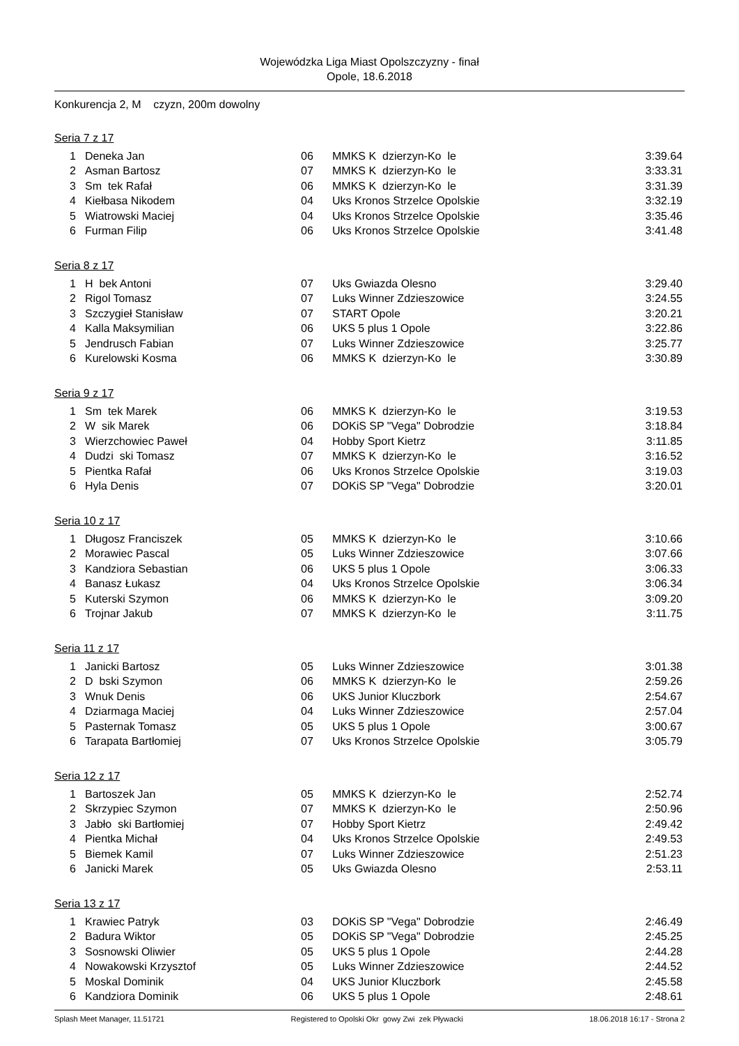Wojewódzka Liga Miast Opolszczyzny - finał
Opole, 18.6.2018
Konkurencja 2, M czyzn, 200m dowolny
Seria 7 z 17
| 1 | Deneka Jan | 06 | MMKS K dzierzyn-Ko le | 3:39.64 |
| 2 | Asman Bartosz | 07 | MMKS K dzierzyn-Ko le | 3:33.31 |
| 3 | Sm tek Rafał | 06 | MMKS K dzierzyn-Ko le | 3:31.39 |
| 4 | Kiełbasa Nikodem | 04 | Uks Kronos Strzelce Opolskie | 3:32.19 |
| 5 | Wiatrowski Maciej | 04 | Uks Kronos Strzelce Opolskie | 3:35.46 |
| 6 | Furman Filip | 06 | Uks Kronos Strzelce Opolskie | 3:41.48 |
Seria 8 z 17
| 1 | H bek Antoni | 07 | Uks Gwiazda Olesno | 3:29.40 |
| 2 | Rigol Tomasz | 07 | Luks Winner Zdzieszowice | 3:24.55 |
| 3 | Szczygieł Stanisław | 07 | START Opole | 3:20.21 |
| 4 | Kalla Maksymilian | 06 | UKS 5 plus 1 Opole | 3:22.86 |
| 5 | Jendrusch Fabian | 07 | Luks Winner Zdzieszowice | 3:25.77 |
| 6 | Kurelowski Kosma | 06 | MMKS K dzierzyn-Ko le | 3:30.89 |
Seria 9 z 17
| 1 | Sm tek Marek | 06 | MMKS K dzierzyn-Ko le | 3:19.53 |
| 2 | W sik Marek | 06 | DOKiS SP "Vega" Dobrodzie | 3:18.84 |
| 3 | Wierzchowiec Paweł | 04 | Hobby Sport Kietrz | 3:11.85 |
| 4 | Dudzi ski Tomasz | 07 | MMKS K dzierzyn-Ko le | 3:16.52 |
| 5 | Pientka Rafał | 06 | Uks Kronos Strzelce Opolskie | 3:19.03 |
| 6 | Hyla Denis | 07 | DOKiS SP "Vega" Dobrodzie | 3:20.01 |
Seria 10 z 17
| 1 | Długosz Franciszek | 05 | MMKS K dzierzyn-Ko le | 3:10.66 |
| 2 | Morawiec Pascal | 05 | Luks Winner Zdzieszowice | 3:07.66 |
| 3 | Kandziora Sebastian | 06 | UKS 5 plus 1 Opole | 3:06.33 |
| 4 | Banasz Łukasz | 04 | Uks Kronos Strzelce Opolskie | 3:06.34 |
| 5 | Kuterski Szymon | 06 | MMKS K dzierzyn-Ko le | 3:09.20 |
| 6 | Trojnar Jakub | 07 | MMKS K dzierzyn-Ko le | 3:11.75 |
Seria 11 z 17
| 1 | Janicki Bartosz | 05 | Luks Winner Zdzieszowice | 3:01.38 |
| 2 | D bski Szymon | 06 | MMKS K dzierzyn-Ko le | 2:59.26 |
| 3 | Wnuk Denis | 06 | UKS Junior Kluczbork | 2:54.67 |
| 4 | Dziarmaga Maciej | 04 | Luks Winner Zdzieszowice | 2:57.04 |
| 5 | Pasternak Tomasz | 05 | UKS 5 plus 1 Opole | 3:00.67 |
| 6 | Tarapata Bartłomiej | 07 | Uks Kronos Strzelce Opolskie | 3:05.79 |
Seria 12 z 17
| 1 | Bartoszek Jan | 05 | MMKS K dzierzyn-Ko le | 2:52.74 |
| 2 | Skrzypiec Szymon | 07 | MMKS K dzierzyn-Ko le | 2:50.96 |
| 3 | Jabło ski Bartłomiej | 07 | Hobby Sport Kietrz | 2:49.42 |
| 4 | Pientka Michał | 04 | Uks Kronos Strzelce Opolskie | 2:49.53 |
| 5 | Biemek Kamil | 07 | Luks Winner Zdzieszowice | 2:51.23 |
| 6 | Janicki Marek | 05 | Uks Gwiazda Olesno | 2:53.11 |
Seria 13 z 17
| 1 | Krawiec Patryk | 03 | DOKiS SP "Vega" Dobrodzie | 2:46.49 |
| 2 | Badura Wiktor | 05 | DOKiS SP "Vega" Dobrodzie | 2:45.25 |
| 3 | Sosnowski Oliwier | 05 | UKS 5 plus 1 Opole | 2:44.28 |
| 4 | Nowakowski Krzysztof | 05 | Luks Winner Zdzieszowice | 2:44.52 |
| 5 | Moskal Dominik | 04 | UKS Junior Kluczbork | 2:45.58 |
| 6 | Kandziora Dominik | 06 | UKS 5 plus 1 Opole | 2:48.61 |
Splash Meet Manager, 11.51721 Registered to Opolski Okr gowy Zwi zek Pływacki 18.06.2018 16:17 - Strona 2